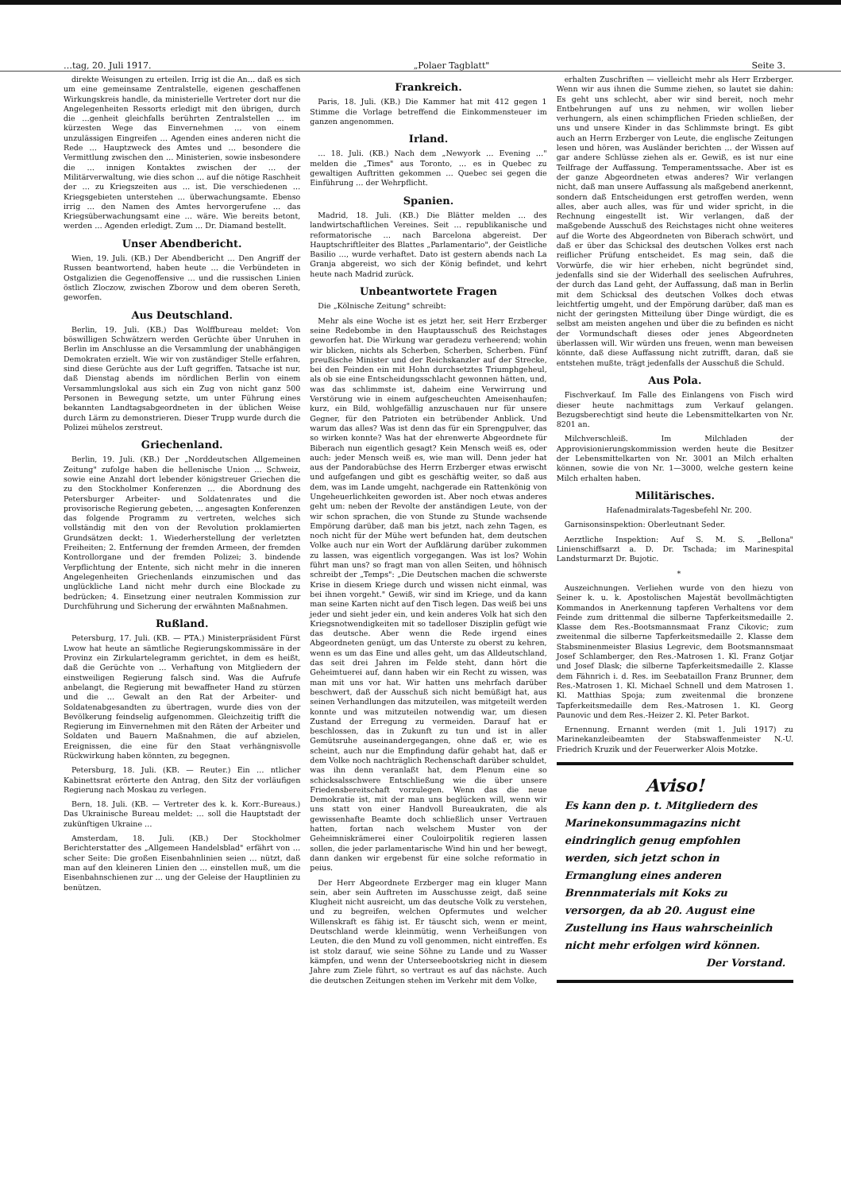…tag, 20. Juli 1917. „Polaer Tagblatt" Seite 3.
direkte Weisungen zu erteilen. Irrig ist die An… daß es sich um eine gemeinsame Zentralstelle, eigenen geschaffenen Wirkungskreis handle, da ministerielle Vertreter dort nur die Angelegenheiten Ressorts erledigt mit den übrigen, durch die …genheit gleichfalls berührten Zentralstellen … im kürzesten Wege das Einvernehmen … von einem unzulässigen Eingreifen … Agenden eines anderen nicht die Rede … Hauptzweck des Amtes und … besondere die Vermittlung zwischen den … Ministerien, sowie insbesondere die … innigen Kontaktes zwischen der … der Militärverwaltung, wie dies schon … auf die nötige Raschheit der … zu Kriegszeiten aus … ist. Die verschiedenen … Kriegsgebieten unterstehen … überwachungsamte. Ebenso irrig … den Namen des Amtes hervorgerufene … das Kriegsüberwachungsamt eine … wäre. Wie bereits betont, werden … Agenden erledigt. Zum … Dr. Diamand bestellt.
Unser Abendbericht.
Wien, 19. Juli. (KB.) Der Abendbericht … Den Angriff der Russen beantwortend, haben heute … die Verbündeten in Ostgalizien die Gegenoffensive … und die russischen Linien östlich Zloczow, zwischen Zborow und dem oberen Sereth, geworfen.
Aus Deutschland.
Berlin, 19. Juli. (KB.) Das Wolffbureau meldet: Von böswilligen Schwätzern werden Gerüchte über Unruhen in Berlin im Anschlusse an die Versammlung der unabhängigen Demokraten erzielt. Wie wir von zuständiger Stelle erfahren, sind diese Gerüchte aus der Luft gegriffen. Tatsache ist nur, daß Dienstag abends im nördlichen Berlin von einem Versammlungslokal aus sich ein Zug von nicht ganz 500 Personen in Bewegung setzte, um unter Führung eines bekannten Landtagsabgeordneten in der üblichen Weise durch Lärm zu demonstrieren. Dieser Trupp wurde durch die Polizei mühelos zerstreut.
Griechenland.
Berlin, 19. Juli. (KB.) Der „Norddeutschen Allgemeinen Zeitung" zufolge haben die hellenische Union … Schweiz, sowie eine Anzahl dort lebender königstreuer Griechen die zu den Stockholmer Konferenzen … die Abordnung des Petersburger Arbeiter- und Soldatenrates und die provisorische Regierung gebeten, … angesagten Konferenzen das folgende Programm zu vertreten, welches sich vollständig mit den von der Revolution proklamierten Grundsätzen deckt: 1. Wiederherstellung der verletzten Freiheiten; 2. Entfernung der fremden Armeen, der fremden Kontrollorgane und der fremden Polizei; 3. bindende Verpflichtung der Entente, sich nicht mehr in die inneren Angelegenheiten Griechenlands einzumischen und das unglückliche Land nicht mehr durch eine Blockade zu bedrücken; 4. Einsetzung einer neutralen Kommission zur Durchführung und Sicherung der erwähnten Maßnahmen.
Rußland.
Petersburg, 17. Juli. (KB. — PTA.) Ministerpräsident Fürst Lwow hat heute an sämtliche Regierungskommissäre in der Provinz ein Zirkulartelegramm gerichtet, in dem es heißt, daß die Gerüchte von … Verhaftung von Mitgliedern der einstweiligen Regierung falsch sind. Was die Aufrufe anbelangt, die Regierung mit bewaffneter Hand zu stürzen und die … Gewalt an den Rat der Arbeiter- und Soldatenabgesandten zu übertragen, wurde dies von der Bevölkerung feindselig aufgenommen. Gleichzeitig trifft die Regierung im Einvernehmen mit den Räten der Arbeiter und Soldaten und Bauern Maßnahmen, die auf abzielen, Ereignissen, die eine für den Staat verhängnisvolle Rückwirkung haben könnten, zu begegnen.
Petersburg, 18. Juli. (KB. — Reuter.) Ein … ntlicher Kabinettsrat erörterte den Antrag, den Sitz der vorläufigen Regierung nach Moskau zu verlegen.
Bern, 18. Juli. (KB. — Vertreter des k. k. Korr.-Bureaus.) Das Ukrainische Bureau meldet: … soll die Hauptstadt der zukünftigen Ukraine …
Amsterdam, 18. Juli. (KB.) Der Stockholmer Berichterstatter des „Allgemeen Handelsblad" erfährt von … scher Seite: Die großen Eisenbahnlinien seien … nützt, daß man auf den kleineren Linien den … einstellen muß, um die Eisenbahnschienen zur … ung der Geleise der Hauptlinien zu benützen.
Frankreich.
Paris, 18. Juli. (KB.) Die Kammer hat mit 412 gegen 1 Stimme die Vorlage betreffend die Einkommensteuer im ganzen angenommen.
Irland.
… 18. Juli. (KB.) Nach dem „Newyork … Evening …" melden die „Times" aus Toronto, … es in Quebec zu gewaltigen Auftritten gekommen … Quebec sei gegen die Einführung … der Wehrpflicht.
Spanien.
Madrid, 18. Juli. (KB.) Die Blätter melden … des landwirtschaftlichen Vereines. Seit … republikanische und reformatorische … nach Barcelona abgereist. Der Hauptschriftleiter des Blattes „Parlamentario", der Geistliche Basilio …, wurde verhaftet. Dato ist gestern abends nach La Granja abgereist, wo sich der König befindet, und kehrt heute nach Madrid zurück.
Unbeantwortete Fragen
Die „Kölnische Zeitung" schreibt:
Mehr als eine Woche ist es jetzt her, seit Herr Erzberger seine Redebombe in den Hauptausschuß des Reichstages geworfen hat. Die Wirkung war geradezu verheerend; wohin wir blicken, nichts als Scherben, Scherben, Scherben. Fünf preußische Minister und der Reichskanzler auf der Strecke, bei den Feinden ein mit Hohn durchsetztes Triumphgeheul, als ob sie eine Entscheidungsschlacht gewonnen hätten, und, was das schlimmste ist, daheim eine Verwirrung und Verstörung wie in einem aufgescheuchten Ameisenhaufen; kurz, ein Bild, wohlgefällig anzuschauen nur für unsere Gegner, für den Patrioten ein betrübender Anblick. Und warum das alles? Was ist denn das für ein Sprengpulver, das so wirken konnte? Was hat der ehrenwerte Abgeordnete für Biberach nun eigentlich gesagt? Kein Mensch weiß es, oder auch: jeder Mensch weiß es, wie man will. Denn jeder hat aus der Pandorabüchse des Herrn Erzberger etwas erwischt und aufgefangen und gibt es geschäftig weiter, so daß aus dem, was im Lande umgeht, nachgerade ein Rattenkönig von Ungeheuerlichkeiten geworden ist. Aber noch etwas anderes geht um: neben der Revolte der anständigen Leute, von der wir schon sprachen, die von Stunde zu Stunde wachsende Empörung darüber, daß man bis jetzt, nach zehn Tagen, es noch nicht für der Mühe wert befunden hat, dem deutschen Volke auch nur ein Wort der Aufklärung darüber zukommen zu lassen, was eigentlich vorgegangen. Was ist los? Wohin führt man uns? so fragt man von allen Seiten, und höhnisch schreibt der „Temps": „Die Deutschen machen die schwerste Krise in diesem Kriege durch und wissen nicht einmal, was bei ihnen vorgeht." Gewiß, wir sind im Kriege, und da kann man seine Karten nicht auf den Tisch legen. Das weiß bei uns jeder und sieht jeder ein, und kein anderes Volk hat sich den Kriegsnotwendigkeiten mit so tadelloser Disziplin gefügt wie das deutsche. Aber wenn die Rede irgend eines Abgeordneten genügt, um das Unterste zu oberst zu kehren, wenn es um das Eine und alles geht, um das Alldeutschland, das seit drei Jahren im Felde steht, dann hört die Geheimtuerei auf, dann haben wir ein Recht zu wissen, was man mit uns vor hat. Wir hatten uns mehrfach darüber beschwert, daß der Ausschuß sich nicht bemüßigt hat, aus seinen Verhandlungen das mitzuteilen, was mitgeteilt werden konnte und was mitzuteilen notwendig war, um diesen Zustand der Erregung zu vermeiden. Darauf hat er beschlossen, das in Zukunft zu tun und ist in aller Gemütsruhe auseinandergegangen, ohne daß er, wie es scheint, auch nur die Empfindung dafür gehabt hat, daß er dem Volke noch nachträglich Rechenschaft darüber schuldet, was ihn denn veranlaßt hat, dem Plenum eine so schicksalsschwere Entschließung wie die über unsere Friedensbereitschaft vorzulegen. Wenn das die neue Demokratie ist, mit der man uns beglücken will, wenn wir uns statt von einer Handvoll Bureaukraten, die als gewissenhafte Beamte doch schließlich unser Vertrauen hatten, fortan nach welschem Muster von der Geheimniskrämerei einer Couloirpolitik regieren lassen sollen, die jeder parlamentarische Wind hin und her bewegt, dann danken wir ergebenst für eine solche reformatio in peius.
Der Herr Abgeordnete Erzberger mag ein kluger Mann sein, aber sein Auftreten im Ausschusse zeigt, daß seine Klugheit nicht ausreicht, um das deutsche Volk zu verstehen, und zu begreifen, welchen Opfermutes und welcher Willenskraft es fähig ist. Er täuscht sich, wenn er meint, Deutschland werde kleinmütig, wenn Verheißungen von Leuten, die den Mund zu voll genommen, nicht eintreffen. Es ist stolz darauf, wie seine Söhne zu Lande und zu Wasser kämpfen, und wenn der Unterseebootskrieg nicht in diesem Jahre zum Ziele führt, so vertraut es auf das nächste. Auch die deutschen Zeitungen stehen im Verkehr mit dem Volke,
erhalten Zuschriften — vielleicht mehr als Herr Erzberger. Wenn wir aus ihnen die Summe ziehen, so lautet sie dahin: Es geht uns schlecht, aber wir sind bereit, noch mehr Entbehrungen auf uns zu nehmen, wir wollen lieber verhungern, als einen schimpflichen Frieden schließen, der uns und unsere Kinder in das Schlimmste bringt. Es gibt auch an Herrn Erzberger von Leute, die englische Zeitungen lesen und hören, was Ausländer berichten … der Wissen auf gar andere Schlüsse ziehen als er. Gewiß, es ist nur eine Teilfrage der Auffassung. Temperamentssache. Aber ist es der ganze Abgeordneten etwas anderes? Wir verlangen nicht, daß man unsere Auffassung als maßgebend anerkennt, sondern daß Entscheidungen erst getroffen werden, wenn alles, aber auch alles, was für und wider spricht, in die Rechnung eingestellt ist. Wir verlangen, daß der maßgebende Ausschuß des Reichstages nicht ohne weiteres auf die Worte des Abgeordneten von Biberach schwört, und daß er über das Schicksal des deutschen Volkes erst nach reiflicher Prüfung entscheidet. Es mag sein, daß die Vorwürfe, die wir hier erheben, nicht begründet sind, jedenfalls sind sie der Widerhall des seelischen Aufruhres, der durch das Land geht, der Auffassung, daß man in Berlin mit dem Schicksal des deutschen Volkes doch etwas leichtfertig umgeht, und der Empörung darüber, daß man es nicht der geringsten Mitteilung über Dinge würdigt, die es selbst am meisten angehen und über die zu befinden es nicht der Vormundschaft dieses oder jenes Abgeordneten überlassen will. Wir würden uns freuen, wenn man beweisen könnte, daß diese Auffassung nicht zutrifft, daran, daß sie entstehen mußte, trägt jedenfalls der Ausschuß die Schuld.
Aus Pola.
Fischverkauf. Im Falle des Einlangens von Fisch wird dieser heute nachmittags zum Verkauf gelangen. Bezugsberechtigt sind heute die Lebensmittelkarten von Nr. 8201 an.
Milchverschleiß. Im Milchladen der Approvisionierungskommission werden heute die Besitzer der Lebensmittelkarten von Nr. 3001 an Milch erhalten können, sowie die von Nr. 1—3000, welche gestern keine Milch erhalten haben.
Militärisches.
Hafenadmiralats-Tagesbefehl Nr. 200.
Garnisonsinspektion: Oberleutnant Seder.
Aerztliche Inspektion: Auf S. M. S. „Bellona" Linienschiffsarzt a. D. Dr. Tschada; im Marinespital Landsturmarzt Dr. Bujotic.
*
Auszeichnungen. Verliehen wurde von den hiezu von Seiner k. u. k. Apostolischen Majestät bevollmächtigten Kommandos in Anerkennung tapferen Verhaltens vor dem Feinde zum drittenmal die silberne Tapferkeitsmedaille 2. Klasse dem Res.-Bootsmannsmaat Franz Cikovic; zum zweitenmal die silberne Tapferkeitsmedaille 2. Klasse dem Stabsminenmeister Blasius Legrevic, dem Bootsmannsmaat Josef Schlamberger, den Res.-Matrosen 1. Kl. Franz Gotjar und Josef Dlask; die silberne Tapferkeitsmedaille 2. Klasse dem Fähnrich i. d. Res. im Seebataillon Franz Brunner, dem Res.-Matrosen 1. Kl. Michael Schnell und dem Matrosen 1. Kl. Matthias Spoja; zum zweitenmal die bronzene Tapferkeitsmedaille dem Res.-Matrosen 1. Kl. Georg Paunovic und dem Res.-Heizer 2. Kl. Peter Barkot.
Ernennung. Ernannt werden (mit 1. Juli 1917) zu Marinekanzleibeamten der Stabswaffenmeister N.-U. Friedrich Kruzik und der Feuerwerker Alois Motzke.
Aviso!
Es kann den p. t. Mitgliedern des Marinekonsummagazins nicht eindringlich genug empfohlen werden, sich jetzt schon in Ermanglung eines anderen Brennmaterials mit Koks zu versorgen, da ab 20. August eine Zustellung ins Haus wahrscheinlich nicht mehr erfolgen wird können.
Der Vorstand.